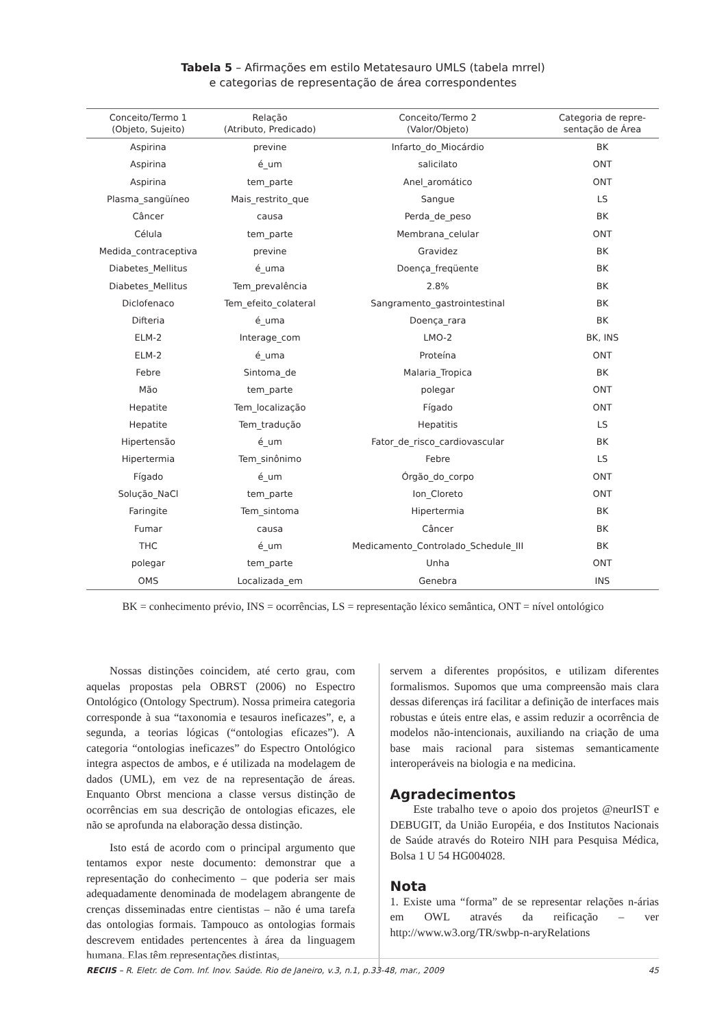Tabela 5 – Afirmações em estilo Metatesauro UMLS (tabela mrrel)
e categorias de representação de área correspondentes
| Conceito/Termo 1 (Objeto, Sujeito) | Relação (Atributo, Predicado) | Conceito/Termo 2 (Valor/Objeto) | Categoria de repre- sentação de Área |
| --- | --- | --- | --- |
| Aspirina | previne | Infarto_do_Miocárdio | BK |
| Aspirina | é_um | salicilato | ONT |
| Aspirina | tem_parte | Anel_aromático | ONT |
| Plasma_sangüíneo | Mais_restrito_que | Sangue | LS |
| Câncer | causa | Perda_de_peso | BK |
| Célula | tem_parte | Membrana_celular | ONT |
| Medida_contraceptiva | previne | Gravidez | BK |
| Diabetes_Mellitus | é_uma | Doença_freqüente | BK |
| Diabetes_Mellitus | Tem_prevalência | 2.8% | BK |
| Diclofenaco | Tem_efeito_colateral | Sangramento_gastrointestinal | BK |
| Difteria | é_uma | Doença_rara | BK |
| ELM-2 | Interage_com | LMO-2 | BK, INS |
| ELM-2 | é_uma | Proteína | ONT |
| Febre | Sintoma_de | Malaria_Tropica | BK |
| Mão | tem_parte | polegar | ONT |
| Hepatite | Tem_localização | Fígado | ONT |
| Hepatite | Tem_tradução | Hepatitis | LS |
| Hipertensão | é_um | Fator_de_risco_cardiovascular | BK |
| Hipertermia | Tem_sinônimo | Febre | LS |
| Fígado | é_um | Órgão_do_corpo | ONT |
| Solução_NaCl | tem_parte | Ion_Cloreto | ONT |
| Faringite | Tem_sintoma | Hipertermia | BK |
| Fumar | causa | Câncer | BK |
| THC | é_um | Medicamento_Controlado_Schedule_III | BK |
| polegar | tem_parte | Unha | ONT |
| OMS | Localizada_em | Genebra | INS |
BK = conhecimento prévio, INS = ocorrências, LS = representação léxico semântica, ONT = nível ontológico
Nossas distinções coincidem, até certo grau, com aquelas propostas pela OBRST (2006) no Espectro Ontológico (Ontology Spectrum). Nossa primeira categoria corresponde à sua “taxonomia e tesauros ineficazes”, e, a segunda, a teorias lógicas (“ontologias eficazes”). A categoria “ontologias ineficazes” do Espectro Ontológico integra aspectos de ambos, e é utilizada na modelagem de dados (UML), em vez de na representação de áreas. Enquanto Obrst menciona a classe versus distinção de ocorrências em sua descrição de ontologias eficazes, ele não se aprofunda na elaboração dessa distinção.
Isto está de acordo com o principal argumento que tentamos expor neste documento: demonstrar que a representação do conhecimento – que poderia ser mais adequadamente denominada de modelagem abrangente de crenças disseminadas entre cientistas – não é uma tarefa das ontologias formais. Tampouco as ontologias formais descrevem entidades pertencentes à área da linguagem humana. Elas têm representações distintas,
servem a diferentes propósitos, e utilizam diferentes formalismos. Supomos que uma compreensão mais clara dessas diferenças irá facilitar a definição de interfaces mais robustas e úteis entre elas, e assim reduzir a ocorrência de modelos não-intencionais, auxiliando na criação de uma base mais racional para sistemas semanticamente interoperáveis na biologia e na medicina.
Agradecimentos
Este trabalho teve o apoio dos projetos @neurIST e DEBUGIT, da União Européia, e dos Institutos Nacionais de Saúde através do Roteiro NIH para Pesquisa Médica, Bolsa 1 U 54 HG004028.
Nota
1. Existe uma “forma” de se representar relações n-árias em OWL através da reificação – ver http://www.w3.org/TR/swbp-n-aryRelations
RECIIS – R. Eletr. de Com. Inf. Inov. Saúde. Rio de Janeiro, v.3, n.1, p.33-48, mar., 2009 45